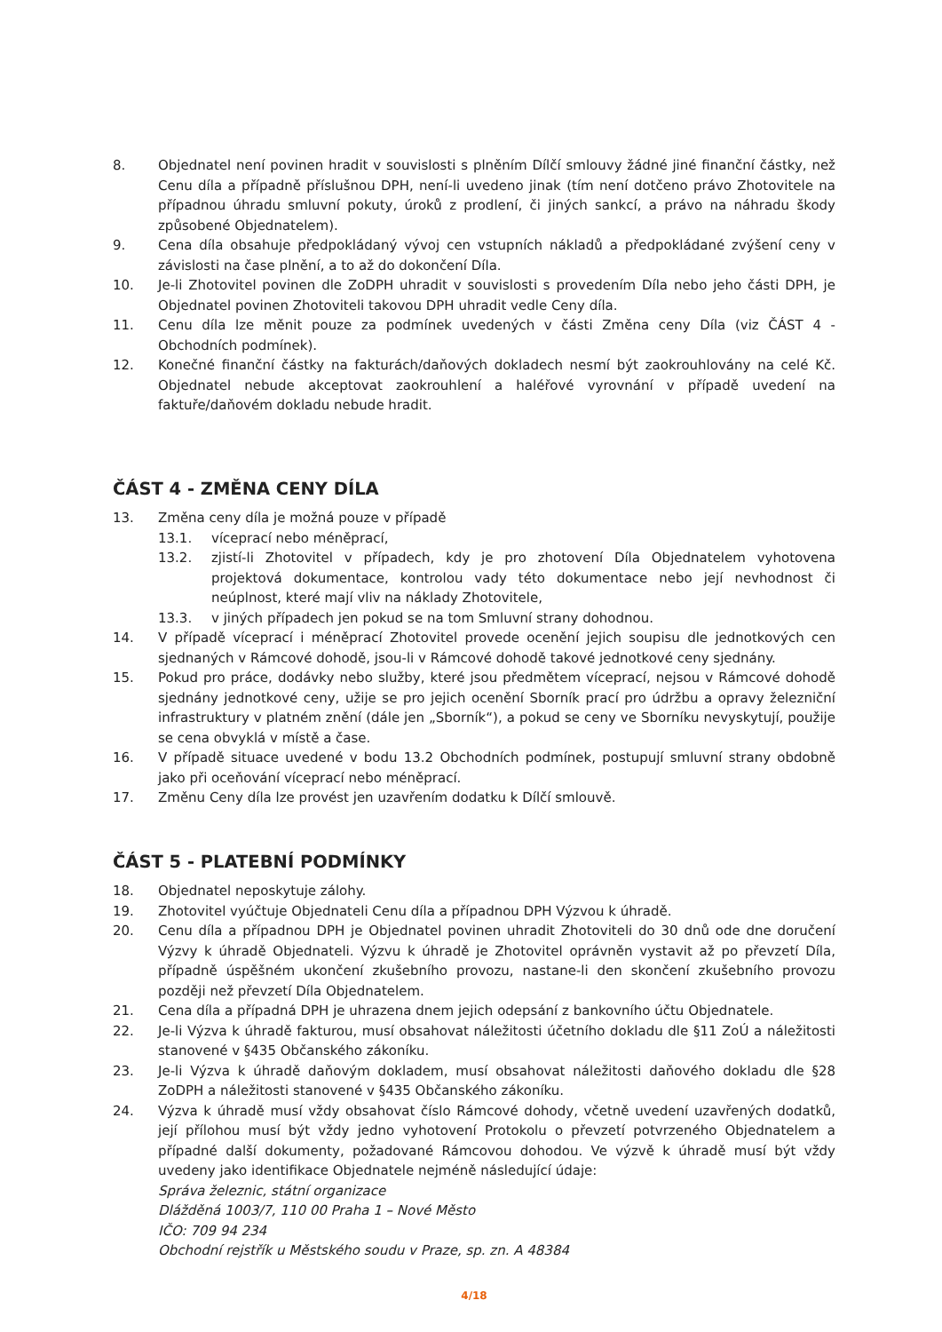8. Objednatel není povinen hradit v souvislosti s plněním Dílčí smlouvy žádné jiné finanční částky, než Cenu díla a případně příslušnou DPH, není-li uvedeno jinak (tím není dotčeno právo Zhotovitele na případnou úhradu smluvní pokuty, úroků z prodlení, či jiných sankcí, a právo na náhradu škody způsobené Objednatelem).
9. Cena díla obsahuje předpokládaný vývoj cen vstupních nákladů a předpokládané zvýšení ceny v závislosti na čase plnění, a to až do dokončení Díla.
10. Je-li Zhotovitel povinen dle ZoDPH uhradit v souvislosti s provedením Díla nebo jeho části DPH, je Objednatel povinen Zhotoviteli takovou DPH uhradit vedle Ceny díla.
11. Cenu díla lze měnit pouze za podmínek uvedených v části Změna ceny Díla (viz ČÁST 4 - Obchodních podmínek).
12. Konečné finanční částky na fakturách/daňových dokladech nesmí být zaokrouhlovány na celé Kč. Objednatel nebude akceptovat zaokrouhlení a haléřové vyrovnání v případě uvedení na faktuře/daňovém dokladu nebude hradit.
ČÁST 4 - ZMĚNA CENY DÍLA
13. Změna ceny díla je možná pouze v případě
13.1. víceprací nebo méněprací,
13.2. zjistí-li Zhotovitel v případech, kdy je pro zhotovení Díla Objednatelem vyhotovena projektová dokumentace, kontrolou vady této dokumentace nebo její nevhodnost či neúplnost, které mají vliv na náklady Zhotovitele,
13.3. v jiných případech jen pokud se na tom Smluvní strany dohodnou.
14. V případě víceprací i méněprací Zhotovitel provede ocenění jejich soupisu dle jednotkových cen sjednaných v Rámcové dohodě, jsou-li v Rámcové dohodě takové jednotkové ceny sjednány.
15. Pokud pro práce, dodávky nebo služby, které jsou předmětem víceprací, nejsou v Rámcové dohodě sjednány jednotkové ceny, užije se pro jejich ocenění Sborník prací pro údržbu a opravy železniční infrastruktury v platném znění (dále jen „Sborník“), a pokud se ceny ve Sborníku nevyskytují, použije se cena obvyklá v místě a čase.
16. V případě situace uvedené v bodu 13.2 Obchodních podmínek, postupují smluvní strany obdobně jako při oceňování víceprací nebo méněprací.
17. Změnu Ceny díla lze provést jen uzavřením dodatku k Dílčí smlouvě.
ČÁST 5 - PLATEBNÍ PODMÍNKY
18. Objednatel neposkytuje zálohy.
19. Zhotovitel vyúčtuje Objednateli Cenu díla a případnou DPH Výzvou k úhradě.
20. Cenu díla a případnou DPH je Objednatel povinen uhradit Zhotoviteli do 30 dnů ode dne doručení Výzvy k úhradě Objednateli. Výzvu k úhradě je Zhotovitel oprávněn vystavit až po převzetí Díla, případně úspěšném ukončení zkušebního provozu, nastane-li den skončení zkušebního provozu později než převzetí Díla Objednatelem.
21. Cena díla a případná DPH je uhrazena dnem jejich odepsání z bankovního účtu Objednatele.
22. Je-li Výzva k úhradě fakturou, musí obsahovat náležitosti účetního dokladu dle §11 ZoÚ a náležitosti stanovené v §435 Občanského zákoníku.
23. Je-li Výzva k úhradě daňovým dokladem, musí obsahovat náležitosti daňového dokladu dle §28 ZoDPH a náležitosti stanovené v §435 Občanského zákoníku.
24. Výzva k úhradě musí vždy obsahovat číslo Rámcové dohody, včetně uvedení uzavřených dodatků, její přílohou musí být vždy jedno vyhotovení Protokolu o převzetí potvrzeného Objednatelem a případné další dokumenty, požadované Rámcovou dohodou. Ve výzvě k úhradě musí být vždy uvedeny jako identifikace Objednatele nejméně následující údaje:
Správa železnic, státní organizace
Dlážděná 1003/7, 110 00 Praha 1 – Nové Město
IČO: 709 94 234
Obchodní rejstřík u Městského soudu v Praze, sp. zn. A 48384
4/18